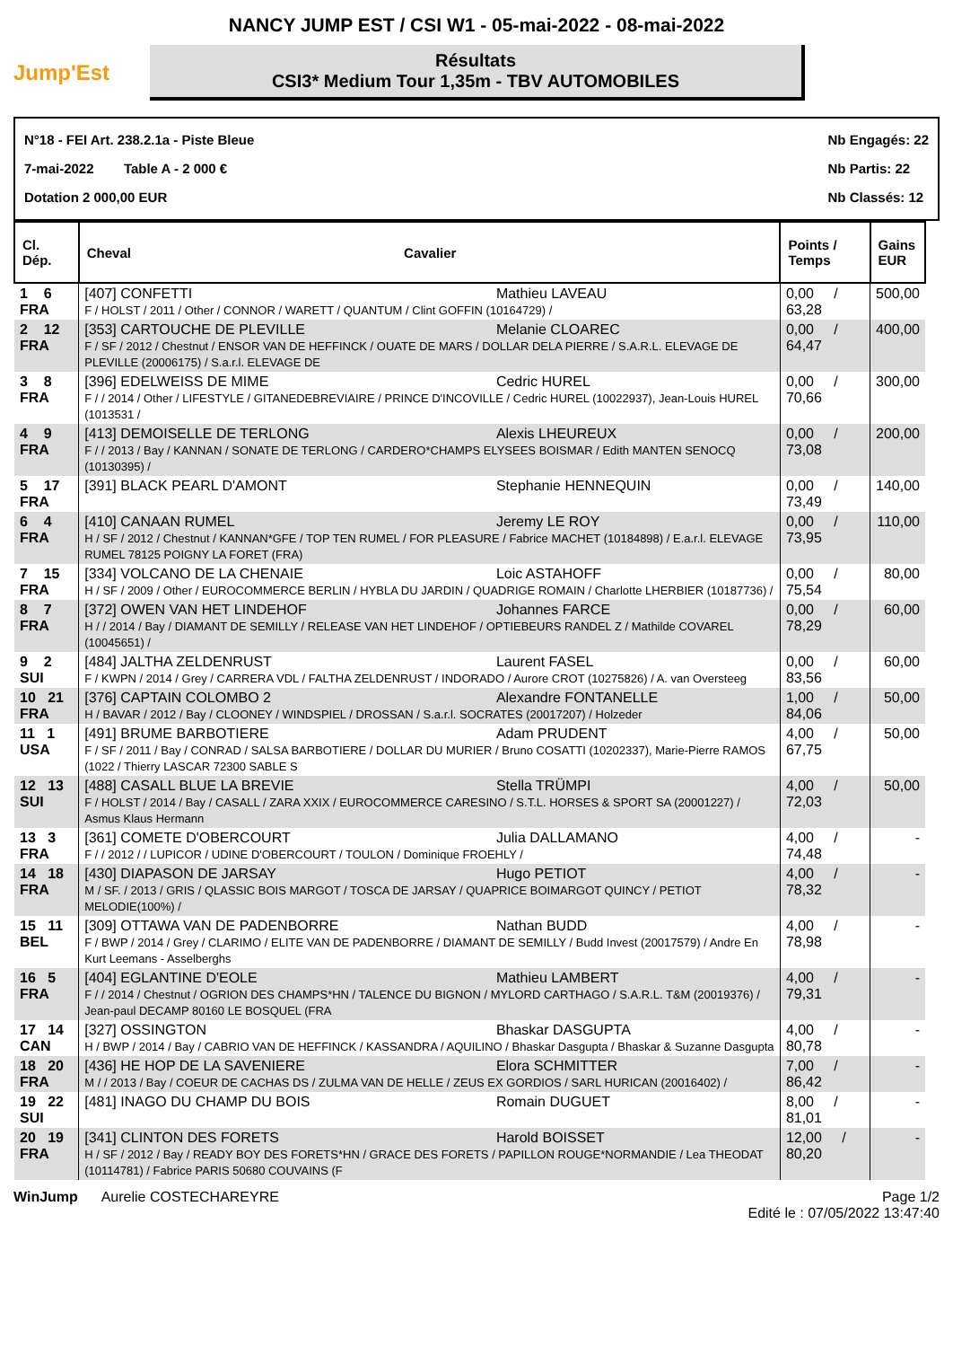NANCY JUMP EST / CSI W1 - 05-mai-2022 - 08-mai-2022
Jump'Est
Résultats
CSI3* Medium Tour 1,35m - TBV AUTOMOBILES
N°18 - FEI Art. 238.2.1a - Piste Bleue
7-mai-2022 Table A - 2 000 €
Dotation 2 000,00 EUR
Nb Engagés: 22
Nb Partis: 22
Nb Classés: 12
| Cl. Dép. | Cheval Cavalier | Points / Temps | Gains EUR |
| --- | --- | --- | --- |
| 1 6 FRA | [407] CONFETTI Mathieu LAVEAU F / HOLST / 2011 / Other / CONNOR / WARETT / QUANTUM / Clint GOFFIN (10164729) / | 0,00 / 63,28 | 500,00 |
| 2 12 FRA | [353] CARTOUCHE DE PLEVILLE Melanie CLOAREC F / SF / 2012 / Chestnut / ENSOR VAN DE HEFFINCK / OUATE DE MARS / DOLLAR DELA PIERRE / S.A.R.L. ELEVAGE DE PLEVILLE (20006175) / S.a.r.l. ELEVAGE DE | 0,00 / 64,47 | 400,00 |
| 3 8 FRA | [396] EDELWEISS DE MIME Cedric HUREL F / / 2014 / Other / LIFESTYLE / GITANEDEBREVIAIRE / PRINCE D'INCOVILLE / Cedric HUREL (10022937), Jean-Louis HUREL (1013531 / | 0,00 / 70,66 | 300,00 |
| 4 9 FRA | [413] DEMOISELLE DE TERLONG Alexis LHEUREUX F / / 2013 / Bay / KANNAN / SONATE DE TERLONG / CARDERO*CHAMPS ELYSEES BOISMAR / Edith MANTEN SENOCQ (10130395) / | 0,00 / 73,08 | 200,00 |
| 5 17 FRA | [391] BLACK PEARL D'AMONT Stephanie HENNEQUIN | 0,00 / 73,49 | 140,00 |
| 6 4 FRA | [410] CANAAN RUMEL Jeremy LE ROY H / SF / 2012 / Chestnut / KANNAN*GFE / TOP TEN RUMEL / FOR PLEASURE / Fabrice MACHET (10184898) / E.a.r.l. ELEVAGE RUMEL 78125 POIGNY LA FORET (FRA) | 0,00 / 73,95 | 110,00 |
| 7 15 FRA | [334] VOLCANO DE LA CHENAIE Loic ASTAHOFF H / SF / 2009 / Other / EUROCOMMERCE BERLIN / HYBLA DU JARDIN / QUADRIGE ROMAIN / Charlotte LHERBIER (10187736) / | 0,00 / 75,54 | 80,00 |
| 8 7 FRA | [372] OWEN VAN HET LINDEHOF Johannes FARCE H / / 2014 / Bay / DIAMANT DE SEMILLY / RELEASE VAN HET LINDEHOF / OPTIEBEURS RANDEL Z / Mathilde COVAREL (10045651) / | 0,00 / 78,29 | 60,00 |
| 9 2 SUI | [484] JALTHA ZELDENRUST Laurent FASEL F / KWPN / 2014 / Grey / CARRERA VDL / FALTHA ZELDENRUST / INDORADO / Aurore CROT (10275826) / A. van Oversteeg | 0,00 / 83,56 | 60,00 |
| 10 21 FRA | [376] CAPTAIN COLOMBO 2 Alexandre FONTANELLE H / BAVAR / 2012 / Bay / CLOONEY / WINDSPIEL / DROSSAN / S.a.r.l. SOCRATES (20017207) / Holzeder | 1,00 / 84,06 | 50,00 |
| 11 1 USA | [491] BRUME BARBOTIERE Adam PRUDENT F / SF / 2011 / Bay / CONRAD / SALSA BARBOTIERE / DOLLAR DU MURIER / Bruno COSATTI (10202337), Marie-Pierre RAMOS (1022 / Thierry LASCAR 72300 SABLE S | 4,00 / 67,75 | 50,00 |
| 12 13 SUI | [488] CASALL BLUE LA BREVIE Stella TRÜMPI F / HOLST / 2014 / Bay / CASALL / ZARA XXIX / EUROCOMMERCE CARESINO / S.T.L. HORSES & SPORT SA (20001227) / Asmus Klaus Hermann | 4,00 / 72,03 | 50,00 |
| 13 3 FRA | [361] COMETE D'OBERCOURT Julia DALLAMANO F / / 2012 / / LUPICOR / UDINE D'OBERCOURT / TOULON / Dominique FROEHLY / | 4,00 / 74,48 | - |
| 14 18 FRA | [430] DIAPASON DE JARSAY Hugo PETIOT M / SF. / 2013 / GRIS / QLASSIC BOIS MARGOT / TOSCA DE JARSAY / QUAPRICE BOIMARGOT QUINCY / PETIOT MELODIE(100%) / | 4,00 / 78,32 | - |
| 15 11 BEL | [309] OTTAWA VAN DE PADENBORRE Nathan BUDD F / BWP / 2014 / Grey / CLARIMO / ELITE VAN DE PADENBORRE / DIAMANT DE SEMILLY / Budd Invest (20017579) / Andre En Kurt Leemans - Asselberghs | 4,00 / 78,98 | - |
| 16 5 FRA | [404] EGLANTINE D'EOLE Mathieu LAMBERT F / / 2014 / Chestnut / OGRION DES CHAMPS*HN / TALENCE DU BIGNON / MYLORD CARTHAGO / S.A.R.L. T&M (20019376) / Jean-paul DECAMP 80160 LE BOSQUEL (FRA | 4,00 / 79,31 | - |
| 17 14 CAN | [327] OSSINGTON Bhaskar DASGUPTA H / BWP / 2014 / Bay / CABRIO VAN DE HEFFINCK / KASSANDRA / AQUILINO / Bhaskar Dasgupta / Bhaskar & Suzanne Dasgupta | 4,00 / 80,78 | - |
| 18 20 FRA | [436] HE HOP DE LA SAVENIERE Elora SCHMITTER M / / 2013 / Bay / COEUR DE CACHAS DS / ZULMA VAN DE HELLE / ZEUS EX GORDIOS / SARL HURICAN (20016402) / | 7,00 / 86,42 | - |
| 19 22 SUI | [481] INAGO DU CHAMP DU BOIS Romain DUGUET | 8,00 / 81,01 | - |
| 20 19 FRA | [341] CLINTON DES FORETS Harold BOISSET H / SF / 2012 / Bay / READY BOY DES FORETS*HN / GRACE DES FORETS / PAPILLON ROUGE*NORMANDIE / Lea THEODAT (10114781) / Fabrice PARIS 50680 COUVAINS (F | 12,00 / 80,20 | - |
WinJump Aurelie COSTECHAREYRE
Page 1/2
Edité le : 07/05/2022 13:47:40